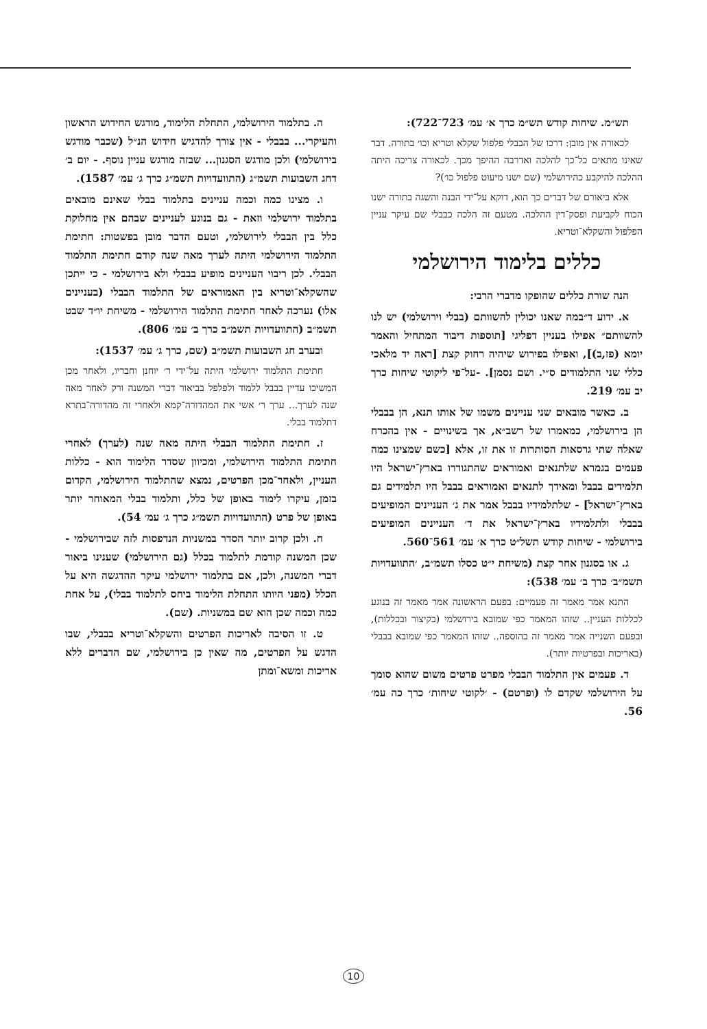תש״מ. שיחות קודש תש״מ כרך א׳ עמ׳ 723־722):
לכאורה אין מובן: דרכו של הבבלי פלפול שקלא וטריא וכו׳ בתורה. דבר שאינו מתאים כל־כך להלכה ואדרבה ההיפך מכך. לכאורה צריכה היתה ההלכה להיקבע כהירושלמי (שם ישנו מיעוט פלפול כו׳)?
אלא ביאורם של דברים כך הוא, דוקא על־ידי הבנה והשגה בתורה ישנו הכוח לקביעת ופסק־דין ההלכה. מטעם זה הלכה כבבלי שם עיקר עניין הפלפול והשקלא־וטריא.
כללים בלימוד הירושלמי
הנה שורת כללים שהופקו מדברי הרבי:
א. ידוע ד״במה שאנו יכולין להשוותם (בבלי וירושלמי) יש לנו להשוותם״ אפילו בעניין דפליגי [תוספות דיבור המתחיל והאמר יומא (פז,ב)], ואפילו בפירוש שיהיה רחוק קצת [ראה יד מלאכי כללי שני התלמודים ס״י. ושם נסמן]. -על־פי ליקוטי שיחות כרך יב עמ׳ 219.
ב. כאשר מובאים שני עניינים משמו של אותו תנא, הן בבבלי הן בירושלמי, כמאמרו של רשב״א, אך בשינויים - אין בהכרח שאלה שתי גרסאות הסותרות זו את זו, אלא [כשם שמצינו כמה פעמים בגמרא שלתנאים ואמוראים שהתגוררו בארץ־ישראל היו תלמידים בבבל ומאידך לתנאים ואמוראים בבבל היו תלמידים גם בארץ־ישראל] - שלתלמידיו בבבל אמר את ג׳ העניינים המופיעים בבבלי ולתלמידיו בארץ־ישראל את ד׳ העניינים המופיעים בירושלמי - שיחות קודש תשל״ט כרך א׳ עמ׳ 561־560.
ג. או בסגנון אחר קצת (משיחת י״ט כסלו תשמ״ב, ׳התוועדויות תשמ״ב׳ כרך ב׳ עמ׳ 538):
התנא אמר מאמר זה פעמיים: בפעם הראשונה אמר מאמר זה בנוגע לכללות העניין.. שזהו המאמר כפי שמובא בירושלמי (בקיצור ובכללות), ובפעם השנייה אמר מאמר זה בהוספה.. שזהו המאמר כפי שמובא בבבלי (באריכות ובפרטיות יותר).
ד. פעמים אין התלמוד הבבלי מפרט פרטים משום שהוא סומך על הירושלמי שקדם לו (ופרטם) - ׳לקוטי שיחות׳ כרך כה עמ׳ 56.
ה. בתלמוד הירושלמי, התחלת הלימוד, מודגש החידוש הראשון והעיקרי... בבבלי - אין צורך להדגיש חידוש הנ״ל (שכבר מודגש בירושלמי) ולכן מודגש הסגנון... שבזה מודגש עניין נוסף. - יום ב׳ דחג השבועות תשמ״ג (התוועדויות תשמ״ג כרך ג׳ עמ׳ 1587).
ו. מצינו כמה וכמה עניינים בתלמוד בבלי שאינם מובאים בתלמוד ירושלמי וזאת - גם בנוגע לעניינים שבהם אין מחלוקת כלל בין הבבלי לירושלמי, וטעם הדבר מובן בפשטות: חתימת התלמוד הירושלמי היתה לערך מאה שנה קודם חתימת התלמוד הבבלי. לכן ריבוי העניינים מופיע בבבלי ולא בירושלמי - כי ייתכן שהשקלא־וטריא בין האמוראים של התלמוד הבבלי (בעניינים אלו) נערכה לאחר חתימת התלמוד הירושלמי - משיחת יו״ד שבט תשמ״ב (התוועדויות תשמ״ב כרך ב׳ עמ׳ 806).
ובערב חג השבועות תשמ״ב (שם, כרך ג׳ עמ׳ 1537):
חתימת התלמוד ירושלמי היתה על־ידי ר׳ יוחנן וחבריו, ולאחר מכן המשיכו עדיין בבבל ללמוד ולפלפל בביאור דברי המשנה ורק לאחר מאה שנה לערך... ערך ר׳ אשי את המהדורה־קמא ולאחרי זה מהדורה־בתרא דתלמוד בבלי.
ז. חתימת התלמוד הבבלי היתה מאה שנה (לערך) לאחרי חתימת התלמוד הירושלמי, ומכיוון שסדר הלימוד הוא - כללות העניין, ולאחר־מכן הפרטים, נמצא שהתלמוד הירושלמי, הקדום בזמן, עיקרו לימוד באופן של כלל, ותלמוד בבלי המאוחר יותר באופן של פרט (התוועדויות תשמ״ג כרך ג׳ עמ׳ 54).
ח. ולכן קרוב יותר הסדר במשניות הנדפסות לזה שבירושלמי - שכן המשנה קודמת לתלמוד בכלל (גם הירושלמי) שענינו ביאור דברי המשנה, ולכן, אם בתלמוד ירושלמי עיקר ההדגשה היא על הכלל (מפני היותו התחלת הלימוד ביחס לתלמוד בבלי), על אחת כמה וכמה שכן הוא שם במשניות. (שם).
ט. זו הסיבה לאריכות הפרטים והשקלא־וטריא בבבלי, שבו הדגש על הפרטים, מה שאין כן בירושלמי, שם הדברים ללא אריכות ומשא־ומתן
10